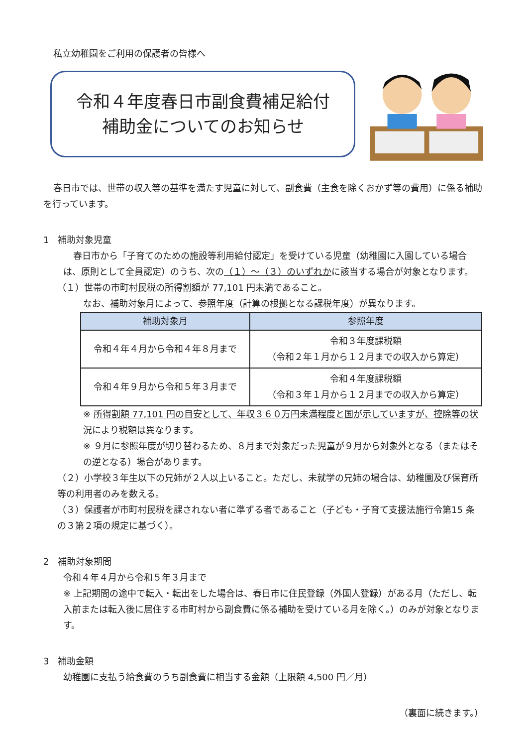私立幼稚園をご利用の保護者の皆様へ
令和４年度春日市副食費補足給付
補助金についてのお知らせ
春日市では、世帯の収入等の基準を満たす児童に対して、副食費（主食を除くおかず等の費用）に係る補助を行っています。
1　補助対象児童
春日市から「子育てのための施設等利用給付認定」を受けている児童（幼稚園に入園している場合は、原則として全員認定）のうち、次の（１）～（３）のいずれかに該当する場合が対象となります。
（１）世帯の市町村民税の所得割額が 77,101 円未満であること。
なお、補助対象月によって、参照年度（計算の根拠となる課税年度）が異なります。
| 補助対象月 | 参照年度 |
| --- | --- |
| 令和４年４月から令和４年８月まで | 令和３年度課税額 （令和２年１月から１２月までの収入から算定） |
| 令和４年９月から令和５年３月まで | 令和４年度課税額 （令和３年１月から１２月までの収入から算定） |
※ 所得割額 77,101 円の目安として、年収３６０万円未満程度と国が示していますが、控除等の状況により税額は異なります。
※ ９月に参照年度が切り替わるため、８月まで対象だった児童が９月から対象外となる（またはその逆となる）場合があります。
（２）小学校３年生以下の兄姉が２人以上いること。ただし、未就学の兄姉の場合は、幼稚園及び保育所等の利用者のみを数える。
（３）保護者が市町村民税を課されない者に準ずる者であること（子ども・子育て支援法施行令第15 条の３第２項の規定に基づく）。
2　補助対象期間
令和４年４月から令和５年３月まで
※ 上記期間の途中で転入・転出をした場合は、春日市に住民登録（外国人登録）がある月（ただし、転入前または転入後に居住する市町村から副食費に係る補助を受けている月を除く。）のみが対象となります。
3　補助金額
幼稚園に支払う給食費のうち副食費に相当する金額（上限額 4,500 円／月）
（裏面に続きます。）